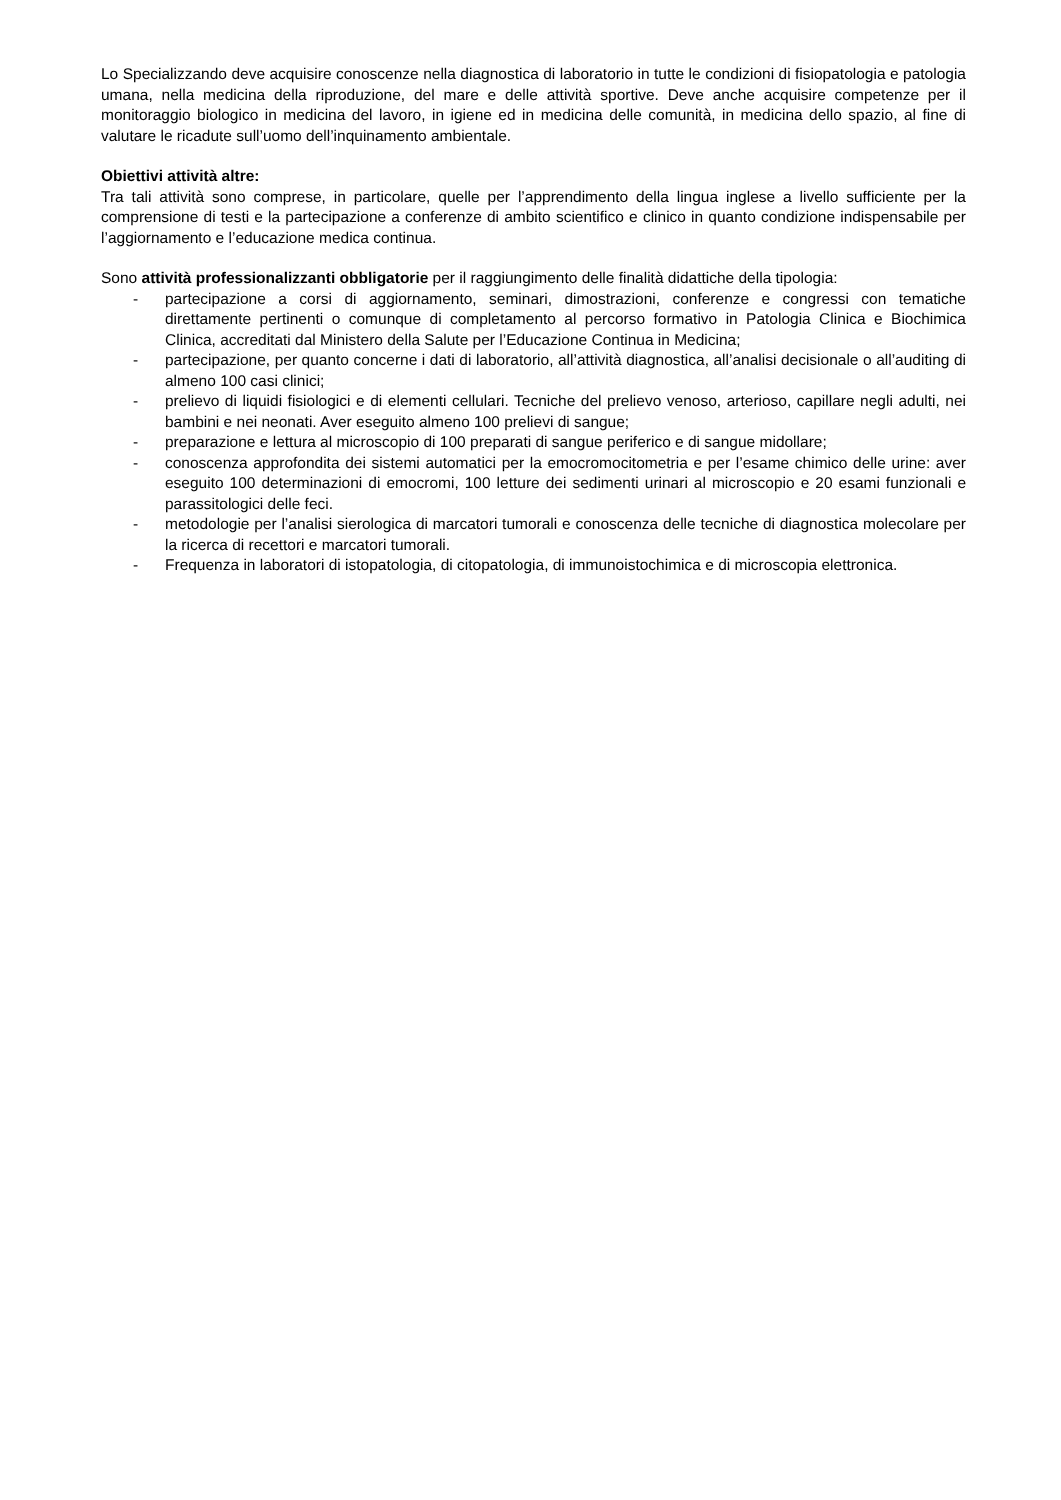Lo Specializzando deve acquisire conoscenze nella diagnostica di laboratorio in tutte le condizioni di fisiopatologia e patologia umana, nella medicina della riproduzione, del mare e delle attività sportive. Deve anche acquisire competenze per il monitoraggio biologico in medicina del lavoro, in igiene ed in medicina delle comunità, in medicina dello spazio, al fine di valutare le ricadute sull’uomo dell’inquinamento ambientale.
Obiettivi attività altre:
Tra tali attività sono comprese, in particolare, quelle per l’apprendimento della lingua inglese a livello sufficiente per la comprensione di testi e la partecipazione a conferenze di ambito scientifico e clinico in quanto condizione indispensabile per l’aggiornamento e l’educazione medica continua.
Sono attività professionalizzanti obbligatorie per il raggiungimento delle finalità didattiche della tipologia:
- partecipazione a corsi di aggiornamento, seminari, dimostrazioni, conferenze e congressi con tematiche direttamente pertinenti o comunque di completamento al percorso formativo in Patologia Clinica e Biochimica Clinica, accreditati dal Ministero della Salute per l’Educazione Continua in Medicina;
- partecipazione, per quanto concerne i dati di laboratorio, all’attività diagnostica, all’analisi decisionale o all’auditing di almeno 100 casi clinici;
- prelievo di liquidi fisiologici e di elementi cellulari. Tecniche del prelievo venoso, arterioso, capillare negli adulti, nei bambini e nei neonati. Aver eseguito almeno 100 prelievi di sangue;
- preparazione e lettura al microscopio di 100 preparati di sangue periferico e di sangue midollare;
- conoscenza approfondita dei sistemi automatici per la emocromocitometria e per l’esame chimico delle urine: aver eseguito 100 determinazioni di emocromi, 100 letture dei sedimenti urinari al microscopio e 20 esami funzionali e parassitologici delle feci.
- metodologie per l’analisi sierologica di marcatori tumorali e conoscenza delle tecniche di diagnostica molecolare per la ricerca di recettori e marcatori tumorali.
- Frequenza in laboratori di istopatologia, di citopatologia, di immunoistochimica e di microscopia elettronica.